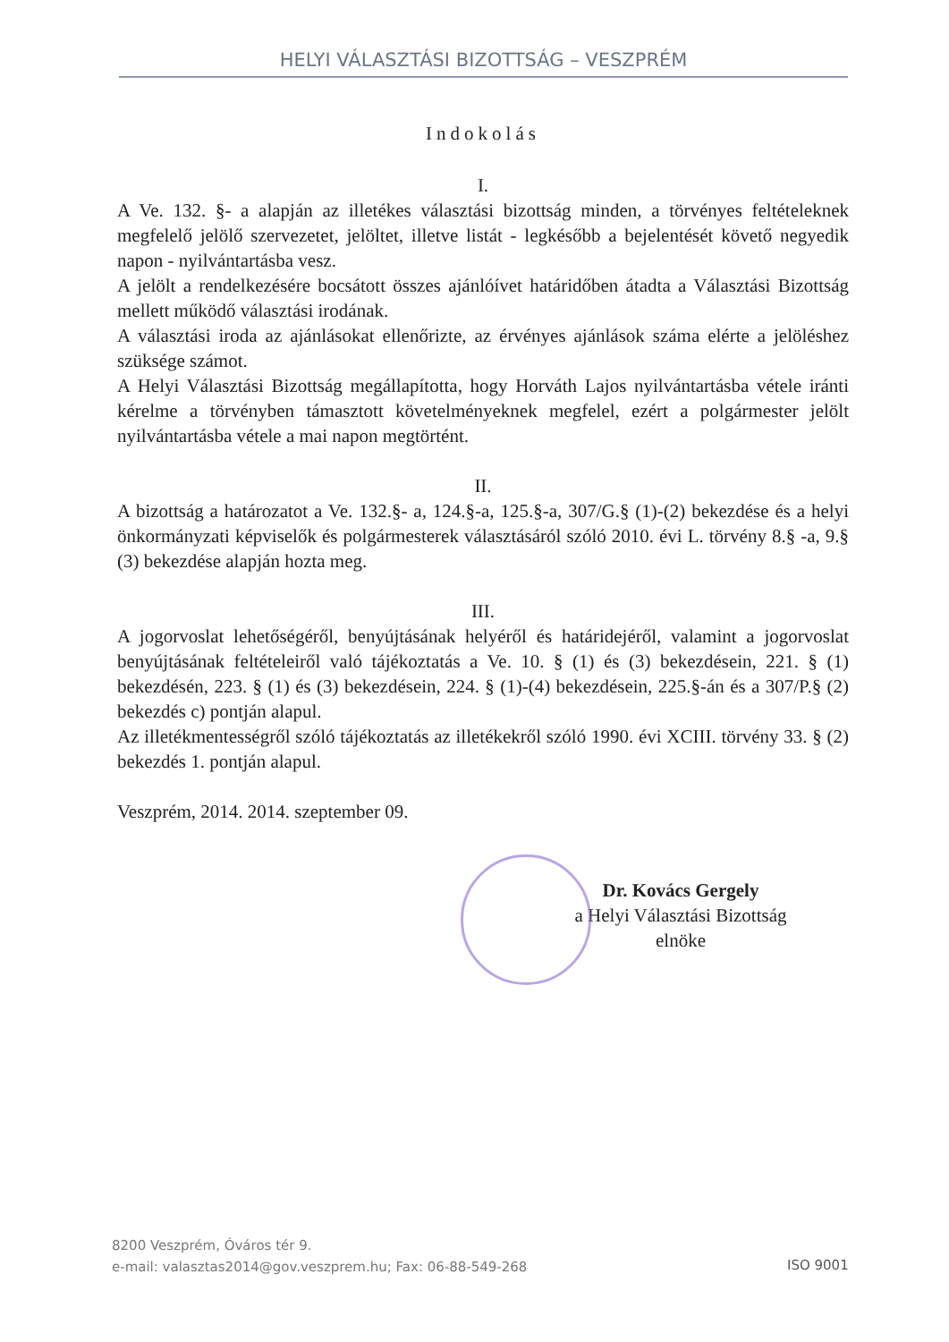HELYI VÁLASZTÁSI BIZOTTSÁG – VESZPRÉM
Indokolás
I.
A Ve. 132. §- a alapján az illetékes választási bizottság minden, a törvényes feltételeknek megfelelő jelölő szervezetet, jelöltet, illetve listát - legkésőbb a bejelentését követő negyedik napon - nyilvántartásba vesz.
A jelölt a rendelkezésére bocsátott összes ajánlóívet határidőben átadta a Választási Bizottság mellett működő választási irodának.
A választási iroda az ajánlásokat ellenőrizte, az érvényes ajánlások száma elérte a jelöléshez szüksége számot.
A Helyi Választási Bizottság megállapította, hogy Horváth Lajos nyilvántartásba vétele iránti kérelme a törvényben támasztott követelményeknek megfelel, ezért a polgármester jelölt nyilvántartásba vétele a mai napon megtörtént.
II.
A bizottság a határozatot a Ve. 132.§- a, 124.§-a, 125.§-a, 307/G.§ (1)-(2) bekezdése és a helyi önkormányzati képviselők és polgármesterek választásáról szóló 2010. évi L. törvény 8.§ -a, 9.§ (3) bekezdése alapján hozta meg.
III.
A jogorvoslat lehetőségéről, benyújtásának helyéről és határidejéről, valamint a jogorvoslat benyújtásának feltételeiről való tájékoztatás a Ve. 10. § (1) és (3) bekezdésein, 221. § (1) bekezdésén, 223. § (1) és (3) bekezdésein, 224. § (1)-(4) bekezdésein, 225.§-án és a 307/P.§ (2) bekezdés c) pontján alapul.
Az illetékmentességről szóló tájékoztatás az illetékekről szóló 1990. évi XCIII. törvény 33. § (2) bekezdés 1. pontján alapul.
Veszprém, 2014. 2014. szeptember 09.
Dr. Kovács Gergely
a Helyi Választási Bizottság
elnöke
8200 Veszprém, Óváros tér 9.
e-mail: valasztas2014@gov.veszprem.hu; Fax: 06-88-549-268
ISO 9001